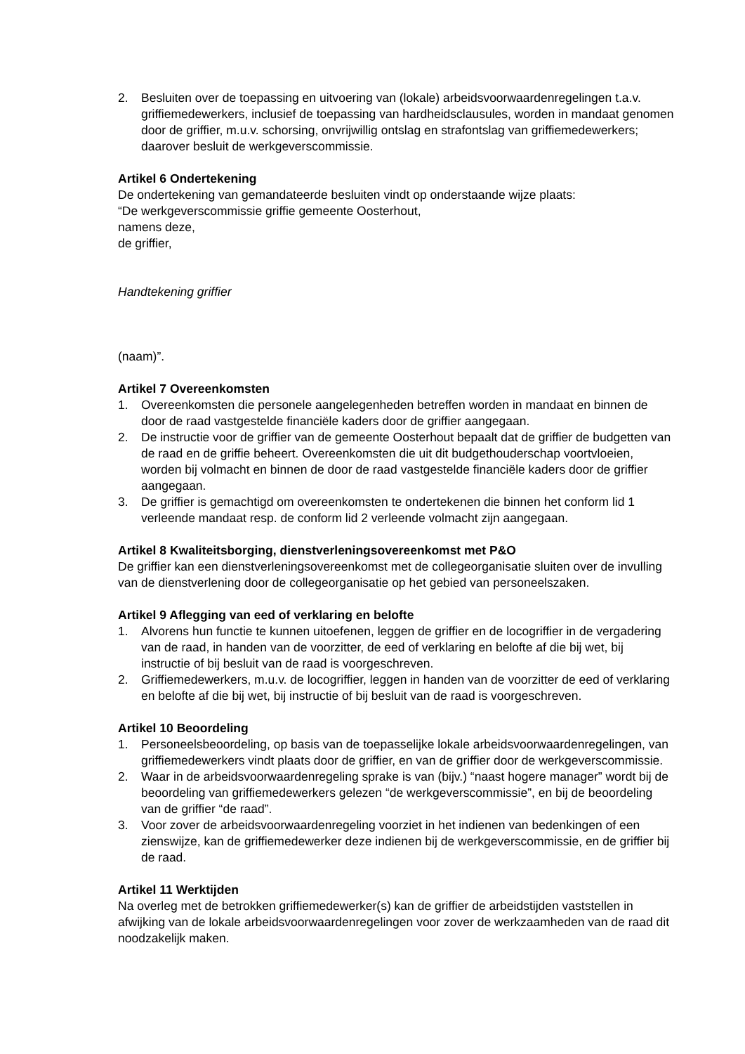2. Besluiten over de toepassing en uitvoering van (lokale) arbeidsvoorwaardenregelingen t.a.v. griffiemedewerkers, inclusief de toepassing van hardheidsclausules, worden in mandaat genomen door de griffier, m.u.v. schorsing, onvrijwillig ontslag en strafontslag van griffiemedewerkers; daarover besluit de werkgeverscommissie.
Artikel 6 Ondertekening
De ondertekening van gemandateerde besluiten vindt op onderstaande wijze plaats:
“De werkgeverscommissie griffie gemeente Oosterhout,
namens deze,
de griffier,
Handtekening griffier
(naam)”.
Artikel 7 Overeenkomsten
1. Overeenkomsten die personele aangelegenheden betreffen worden in mandaat en binnen de door de raad vastgestelde financiële kaders door de griffier aangegaan.
2. De instructie voor de griffier van de gemeente Oosterhout bepaalt dat de griffier de budgetten van de raad en de griffie beheert. Overeenkomsten die uit dit budgethouderschap voortvloeien, worden bij volmacht en binnen de door de raad vastgestelde financiële kaders door de griffier aangegaan.
3. De griffier is gemachtigd om overeenkomsten te ondertekenen die binnen het conform lid 1 verleende mandaat resp. de conform lid 2 verleende volmacht zijn aangegaan.
Artikel 8 Kwaliteitsborging, dienstverleningsovereenkomst met P&O
De griffier kan een dienstverleningsovereenkomst met de collegeorganisatie sluiten over de invulling van de dienstverlening door de collegeorganisatie op het gebied van personeelszaken.
Artikel 9 Aflegging van eed of verklaring en belofte
1. Alvorens hun functie te kunnen uitoefenen, leggen de griffier en de locogriffier in de vergadering van de raad, in handen van de voorzitter, de eed of verklaring en belofte af die bij wet, bij instructie of bij besluit van de raad is voorgeschreven.
2. Griffiemedewerkers, m.u.v. de locogriffier, leggen in handen van de voorzitter de eed of verklaring en belofte af die bij wet, bij instructie of bij besluit van de raad is voorgeschreven.
Artikel 10 Beoordeling
1. Personeelsbeoordeling, op basis van de toepasselijke lokale arbeidsvoorwaardenregelingen, van griffiemedewerkers vindt plaats door de griffier, en van de griffier door de werkgeverscommissie.
2. Waar in de arbeidsvoorwaardenregeling sprake is van (bijv.) “naast hogere manager” wordt bij de beoordeling van griffiemedewerkers gelezen “de werkgeverscommissie”, en bij de beoordeling van de griffier “de raad”.
3. Voor zover de arbeidsvoorwaardenregeling voorziet in het indienen van bedenkingen of een zienswijze, kan de griffiemedewerker deze indienen bij de werkgeverscommissie, en de griffier bij de raad.
Artikel 11 Werktijden
Na overleg met de betrokken griffiemedewerker(s) kan de griffier de arbeidstijden vaststellen in afwijking van de lokale arbeidsvoorwaardenregelingen voor zover de werkzaamheden van de raad dit noodzakelijk maken.